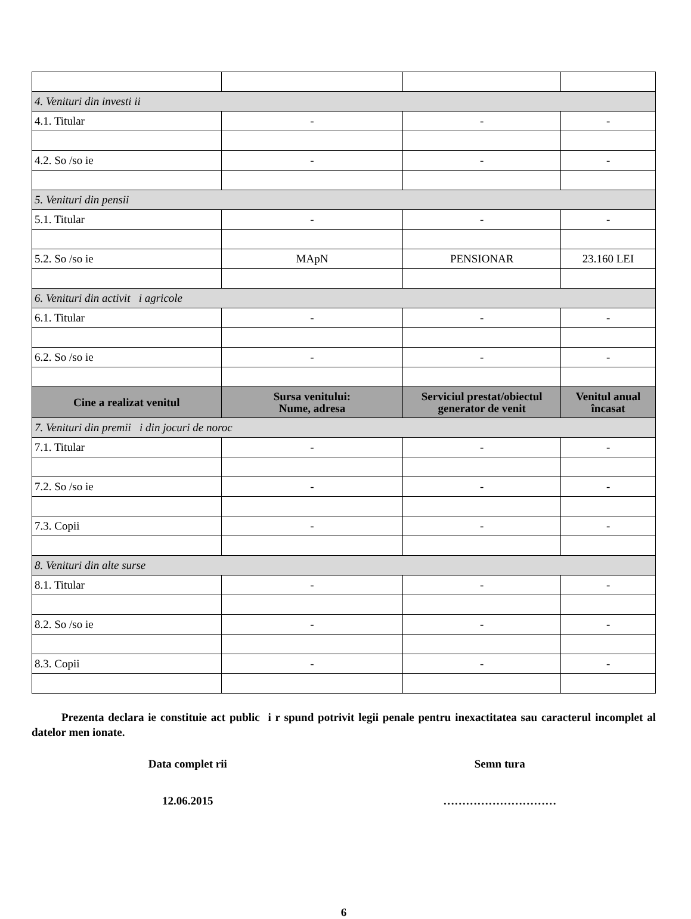| 4. Venituri din investi ii | | | |
| 4.1. Titular | - | - | - |
| 4.2. So /so ie | - | - | - |
| 5. Venituri din pensii | | | |
| 5.1. Titular | - | - | - |
| 5.2. So /so ie | MApN | PENSIONAR | 23.160 LEI |
| 6. Venituri din activit i agricole | | | |
| 6.1. Titular | - | - | - |
| 6.2. So /so ie | - | - | - |
| Cine a realizat venitul | Sursa venitului: Nume, adresa | Serviciul prestat/obiectul generator de venit | Venitul anual încasat |
| 7. Venituri din premii i din jocuri de noroc | | | |
| 7.1. Titular | - | - | - |
| 7.2. So /so ie | - | - | - |
| 7.3. Copii | - | - | - |
| 8. Venituri din alte surse | | | |
| 8.1. Titular | - | - | - |
| 8.2. So /so ie | - | - | - |
| 8.3. Copii | - | - | - |
Prezenta declara ie constituie act public i r spund potrivit legii penale pentru inexactitatea sau caracterul incomplet al datelor men ionate.
Data complet rii Semn tura
12.06.2015 …………………………
6